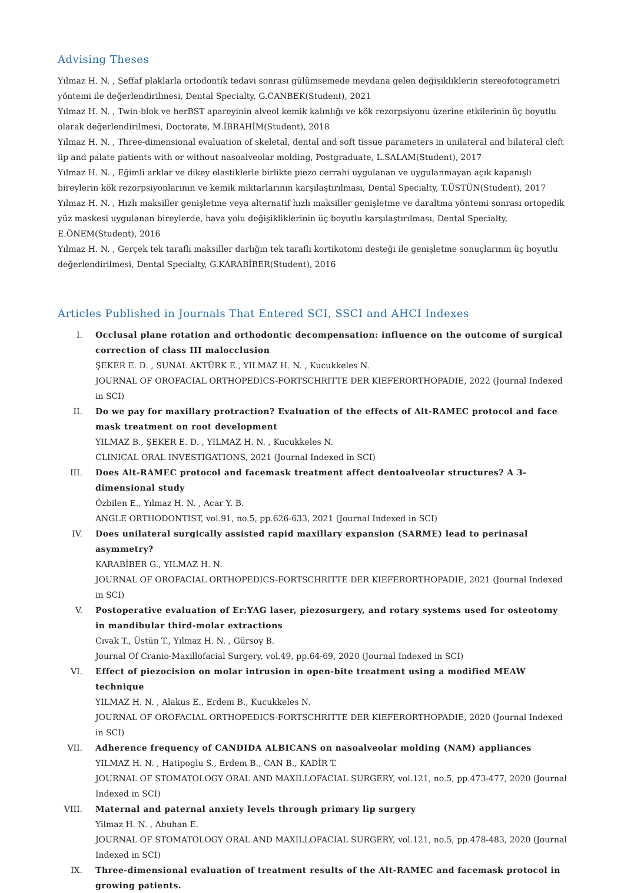Advising Theses
Yılmaz H. N. , Şeffaf plaklarla ortodontik tedavi sonrası gülümsemede meydana gelen değişikliklerin stereofotogrametri yöntemi ile değerlendirilmesi, Dental Specialty, G.CANBEK(Student), 2021
Yılmaz H. N. , Twin-blok ve herBST apareyinin alveol kemik kalınlığı ve kök rezorpsiyonu üzerine etkilerinin üç boyutlu olarak değerlendirilmesi, Doctorate, M.İBRAHİM(Student), 2018
Yılmaz H. N. , Three-dimensional evaluation of skeletal, dental and soft tissue parameters in unilateral and bilateral cleft lip and palate patients with or without nasoalveolar molding, Postgraduate, L.SALAM(Student), 2017
Yılmaz H. N. , Eğimli arklar ve dikey elastiklerle birlikte piezo cerrahi uygulanan ve uygulanmayan açık kapanışlı bireylerin kök rezorpsiyonlarının ve kemik miktarlarının karşılaştırılması, Dental Specialty, T.ÜSTÜN(Student), 2017
Yılmaz H. N. , Hızlı maksiller genişletme veya alternatif hızlı maksiller genişletme ve daraltma yöntemi sonrası ortopedik yüz maskesi uygulanan bireylerde, hava yolu değişikliklerinin üç boyutlu karşılaştırılması, Dental Specialty, E.ÖNEM(Student), 2016
Yılmaz H. N. , Gerçek tek taraflı maksiller darlığın tek taraflı kortikotomi desteği ile genişletme sonuçlarının üç boyutlu değerlendirilmesi, Dental Specialty, G.KARABİBER(Student), 2016
Articles Published in Journals That Entered SCI, SSCI and AHCI Indexes
I. Occlusal plane rotation and orthodontic decompensation: influence on the outcome of surgical correction of class III malocclusion
ŞEKER E. D. , SUNAL AKTÜRK E., YILMAZ H. N. , Kucukkeles N.
JOURNAL OF OROFACIAL ORTHOPEDICS-FORTSCHRITTE DER KIEFERORTHOPADIE, 2022 (Journal Indexed in SCI)
II. Do we pay for maxillary protraction? Evaluation of the effects of Alt-RAMEC protocol and face mask treatment on root development
YILMAZ B., ŞEKER E. D. , YILMAZ H. N. , Kucukkeles N.
CLINICAL ORAL INVESTIGATIONS, 2021 (Journal Indexed in SCI)
III. Does Alt-RAMEC protocol and facemask treatment affect dentoalveolar structures? A 3-dimensional study
Özbilen E., Yılmaz H. N. , Acar Y. B.
ANGLE ORTHODONTIST, vol.91, no.5, pp.626-633, 2021 (Journal Indexed in SCI)
IV. Does unilateral surgically assisted rapid maxillary expansion (SARME) lead to perinasal asymmetry?
KARABİBER G., YILMAZ H. N.
JOURNAL OF OROFACIAL ORTHOPEDICS-FORTSCHRITTE DER KIEFERORTHOPADIE, 2021 (Journal Indexed in SCI)
V. Postoperative evaluation of Er:YAG laser, piezosurgery, and rotary systems used for osteotomy in mandibular third-molar extractions
Cıvak T., Üstün T., Yılmaz H. N. , Gürsoy B.
Journal Of Cranio-Maxillofacial Surgery, vol.49, pp.64-69, 2020 (Journal Indexed in SCI)
VI. Effect of piezocision on molar intrusion in open-bite treatment using a modified MEAW technique
YILMAZ H. N. , Alakus E., Erdem B., Kucukkeles N.
JOURNAL OF OROFACIAL ORTHOPEDICS-FORTSCHRITTE DER KIEFERORTHOPADIE, 2020 (Journal Indexed in SCI)
VII. Adherence frequency of CANDIDA ALBICANS on nasoalveolar molding (NAM) appliances
YILMAZ H. N. , Hatipoglu S., Erdem B., CAN B., KADİR T.
JOURNAL OF STOMATOLOGY ORAL AND MAXILLOFACIAL SURGERY, vol.121, no.5, pp.473-477, 2020 (Journal Indexed in SCI)
VIII. Maternal and paternal anxiety levels through primary lip surgery
Yilmaz H. N. , Abuhan E.
JOURNAL OF STOMATOLOGY ORAL AND MAXILLOFACIAL SURGERY, vol.121, no.5, pp.478-483, 2020 (Journal Indexed in SCI)
IX. Three-dimensional evaluation of treatment results of the Alt-RAMEC and facemask protocol in growing patients.